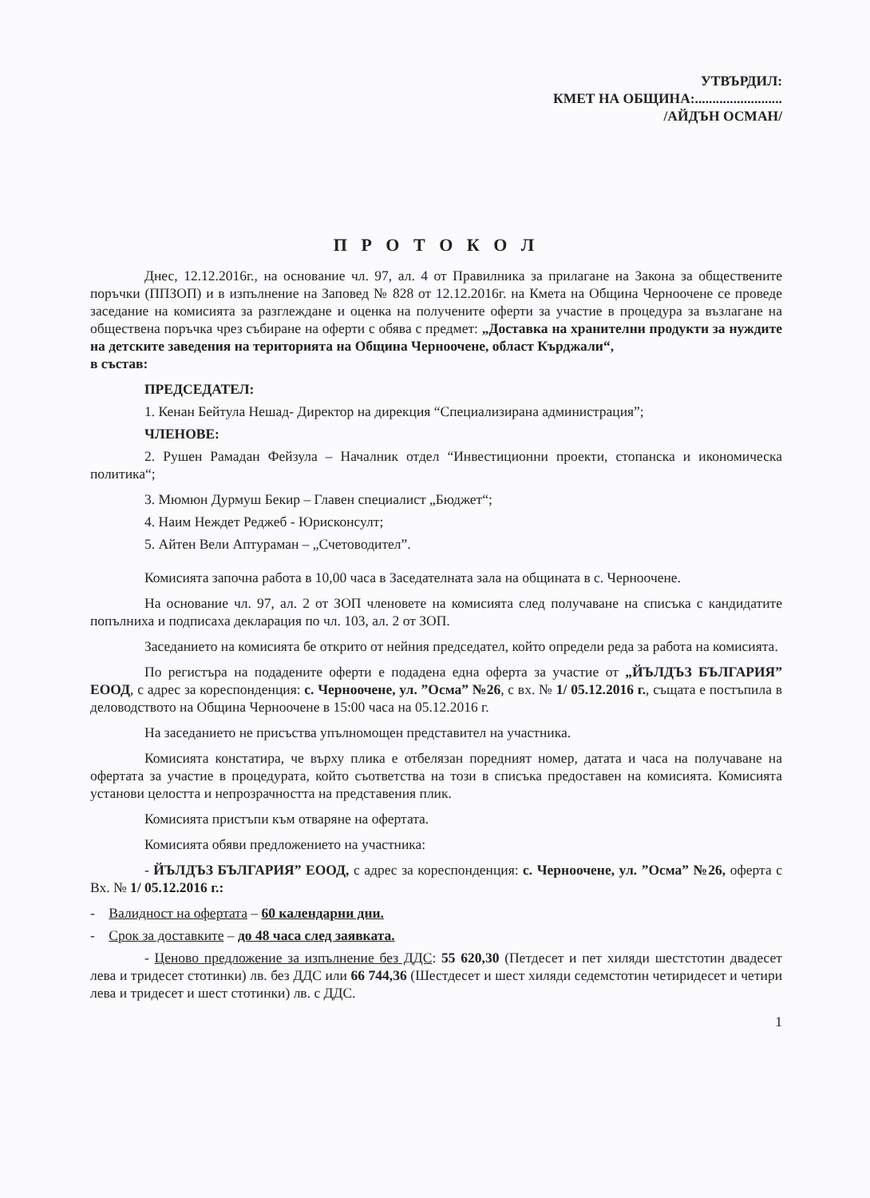УТВЪРДИЛ:
КМЕТ НА ОБЩИНА:.........................
/АЙДЪН ОСМАН/
П Р О Т О К О Л
Днес, 12.12.2016г., на основание чл. 97, ал. 4 от Правилника за прилагане на Закона за обществените поръчки (ППЗОП) и в изпълнение на Заповед № 828 от 12.12.2016г. на Кмета на Община Черноочене се проведе заседание на комисията за разглеждане и оценка на получените оферти за участие в процедура за възлагане на обществена поръчка чрез събиране на оферти с обява с предмет: „Доставка на хранителни продукти за нуждите на детските заведения на територията на Община Черноочене, област Кърджали“,
в състав:
ПРЕДСЕДАТЕЛ:
1. Кенан Бейтула Нешад- Директор на дирекция “Специализирана администрация”;
ЧЛЕНОВЕ:
2. Рушен Рамадан Фейзула – Началник отдел “Инвестиционни проекти, стопанска и икономическа политика“;
3. Мюмюн Дурмуш Бекир – Главен специалист „Бюджет“;
4. Наим Неждет Реджеб - Юрисконсулт;
5. Айтен Вели Аптураман – „Счетоводител”.
Комисията започна работа в 10,00 часа в Заседателната зала на общината в с. Черноочене.
На основание чл. 97, ал. 2 от ЗОП членовете на комисията след получаване на списъка с кандидатите попълниха и подписаха декларация по чл. 103, ал. 2 от ЗОП.
Заседанието на комисията бе открито от нейния председател, който определи реда за работа на комисията.
По регистъра на подадените оферти е подадена една оферта за участие от „ЙЪЛДЪЗ БЪЛГАРИЯ” ЕООД, с адрес за кореспонденция: с. Черноочене, ул. ”Осма” №26, с вх. № 1/ 05.12.2016 г., същата е постъпила в деловодството на Община Черноочене в 15:00 часа на 05.12.2016 г.
На заседанието не присъства упълномощен представител на участника.
Комисията констатира, че върху плика е отбелязан поредният номер, датата и часа на получаване на офертата за участие в процедурата, който съответства на този в списъка предоставен на комисията. Комисията установи целостта и непрозрачността на представения плик.
Комисията пристъпи към отваряне на офертата.
Комисията обяви предложението на участника:
- ЙЪЛДЪЗ БЪЛГАРИЯ” ЕООД, с адрес за кореспонденция: с. Черноочене, ул. ”Осма” №26, оферта с Вх. № 1/ 05.12.2016 г.:
- Валидност на офертата – 60 календарни дни.
- Срок за доставките – до 48 часа след заявката.
- Ценово предложение за изпълнение без ДДС: 55 620,30 (Петдесет и пет хиляди шестстотин двадесет лева и тридесет стотинки) лв. без ДДС или 66 744,36 (Шестдесет и шест хиляди седемстотин четиридесет и четири лева и тридесет и шест стотинки) лв. с ДДС.
1